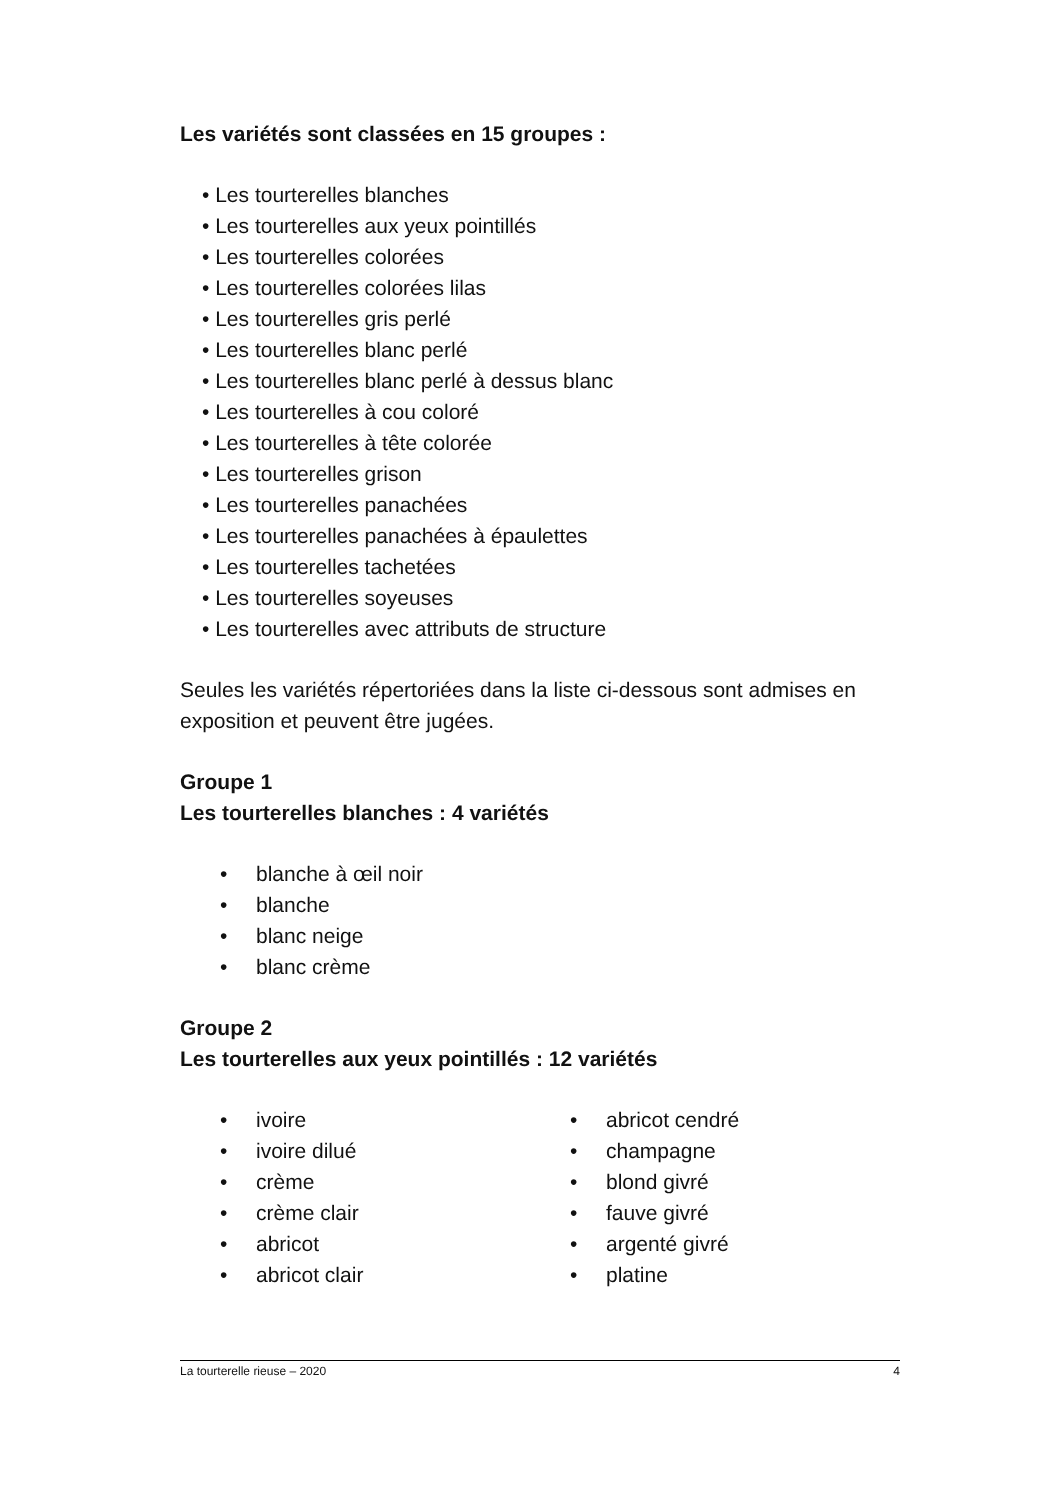Les variétés sont classées en 15 groupes :
• Les tourterelles blanches
• Les tourterelles aux yeux pointillés
• Les tourterelles colorées
• Les tourterelles colorées lilas
• Les tourterelles gris perlé
• Les tourterelles blanc perlé
• Les tourterelles blanc perlé à dessus blanc
• Les tourterelles à cou coloré
• Les tourterelles à tête colorée
• Les tourterelles grison
• Les tourterelles panachées
• Les tourterelles panachées à épaulettes
• Les tourterelles tachetées
• Les tourterelles soyeuses
• Les tourterelles avec attributs de structure
Seules les variétés répertoriées dans la liste ci-dessous sont admises en exposition et peuvent être jugées.
Groupe 1
Les tourterelles blanches : 4 variétés
• blanche à œil noir
• blanche
• blanc neige
• blanc crème
Groupe 2
Les tourterelles aux yeux pointillés : 12 variétés
• ivoire
• ivoire dilué
• crème
• crème clair
• abricot
• abricot clair
• abricot cendré
• champagne
• blond givré
• fauve givré
• argenté givré
• platine
La tourterelle rieuse – 2020 4